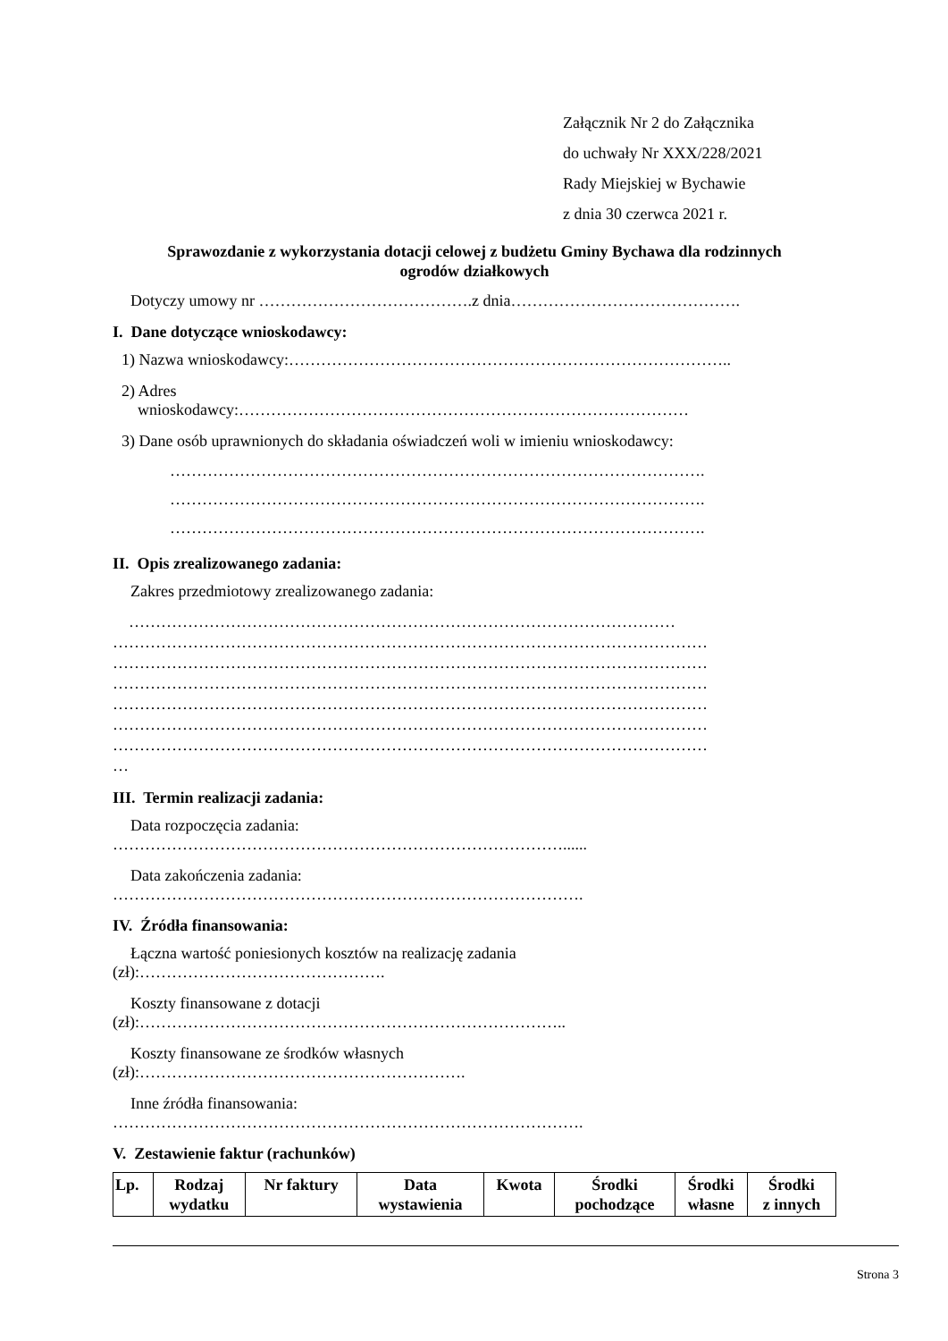Załącznik Nr 2 do Załącznika
do uchwały Nr XXX/228/2021
Rady Miejskiej w Bychawie
z dnia 30 czerwca 2021 r.
Sprawozdanie z wykorzystania dotacji celowej z budżetu Gminy Bychawa dla rodzinnych
ogrodów działkowych
Dotyczy umowy nr ………………………………….z dnia…………………………………….
I. Dane dotyczące wnioskodawcy:
1) Nazwa wnioskodawcy:………………………………………………………………………..
2) Adres
wnioskodawcy:…………………………………………………………………………
3) Dane osób uprawnionych do składania oświadczeń woli w imieniu wnioskodawcy:
……………………………………………………………………………………….
……………………………………………………………………………………….
……………………………………………………………………………………….
II. Opis zrealizowanego zadania:
Zakres przedmiotowy zrealizowanego zadania:
…………………………………………………………………………………………
…………………………………………………………………………………………………
…………………………………………………………………………………………………
…………………………………………………………………………………………………
…………………………………………………………………………………………………
…………………………………………………………………………………………………
…………………………………………………………………………………………………
…
III. Termin realizacji zadania:
Data rozpoczęcia zadania:
…………………………………………………………………………......
Data zakończenia zadania:
…………………………………………………………………………….
IV. Źródła finansowania:
Łączna wartość poniesionych kosztów na realizację zadania
(zł):……………………………………….
Koszty finansowane z dotacji
(zł):……………………………………………………………………..
Koszty finansowane ze środków własnych
(zł):…………………………………………………….
Inne źródła finansowania:
…………………………………………………………………………….
V. Zestawienie faktur (rachunków)
| Lp. | Rodzaj wydatku | Nr faktury | Data wystawienia | Kwota | Środki pochodzące | Środki własne | Środki z innych |
Strona 3